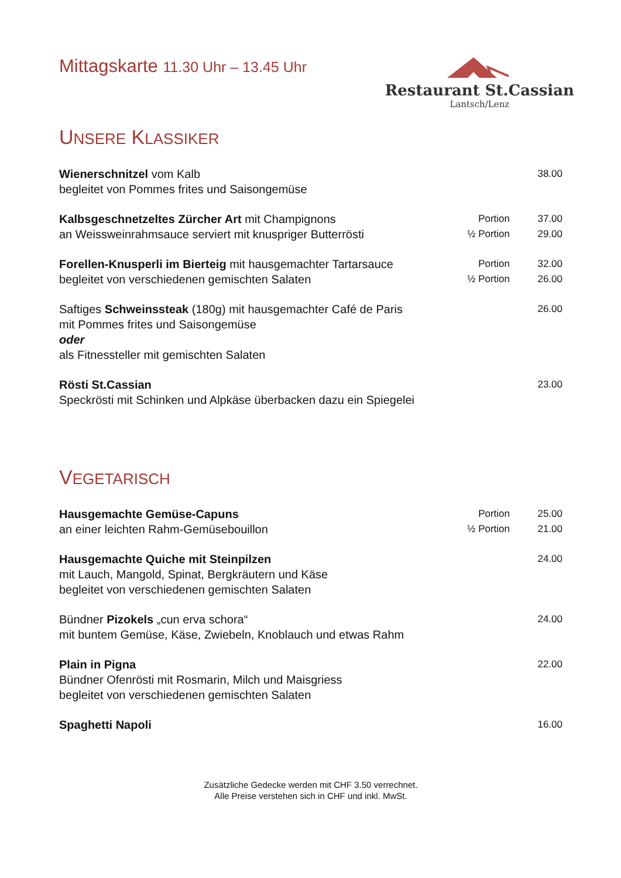Mittagskarte 11.30 Uhr – 13.45 Uhr
Restaurant St.Cassian
Lantsch/Lenz
UNSERE KLASSIKER
| Wienerschnitzel vom Kalb begleitet von Pommes frites und Saisongemüse | | 38.00 |
| Kalbsgeschnetzeltes Zürcher Art mit Champignons an Weissweinrahmsauce serviert mit knuspriger Butterrösti | Portion ½ Portion | 37.00 29.00 |
| Forellen-Knusperli im Bierteig mit hausgemachter Tartarsauce begleitet von verschiedenen gemischten Salaten | Portion ½ Portion | 32.00 26.00 |
| Saftiges Schweinssteak (180g) mit hausgemachter Café de Paris mit Pommes frites und Saisongemüse oder als Fitnessteller mit gemischten Salaten | | 26.00 |
| Rösti St.Cassian Speckrösti mit Schinken und Alpkäse überbacken dazu ein Spiegelei | | 23.00 |
VEGETARISCH
| Hausgemachte Gemüse-Capuns an einer leichten Rahm-Gemüsebouillon | Portion ½ Portion | 25.00 21.00 |
| Hausgemachte Quiche mit Steinpilzen mit Lauch, Mangold, Spinat, Bergkräutern und Käse begleitet von verschiedenen gemischten Salaten | | 24.00 |
| Bündner Pizokels „cun erva schora“ mit buntem Gemüse, Käse, Zwiebeln, Knoblauch und etwas Rahm | | 24.00 |
| Plain in Pigna Bündner Ofenrösti mit Rosmarin, Milch und Maisgriess begleitet von verschiedenen gemischten Salaten | | 22.00 |
| Spaghetti Napoli | | 16.00 |
Zusätzliche Gedecke werden mit CHF 3.50 verrechnet.
Alle Preise verstehen sich in CHF und inkl. MwSt.